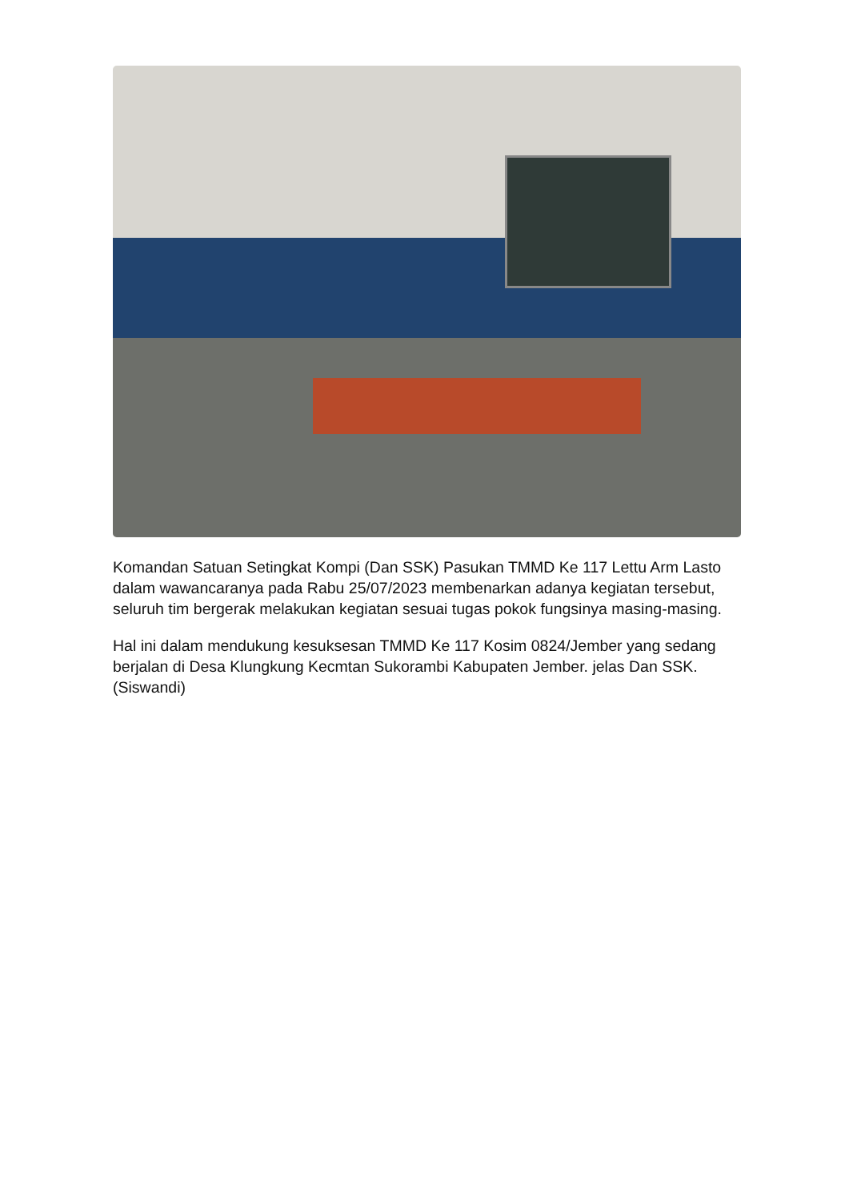Komandan Satuan Setingkat Kompi (Dan SSK) Pasukan TMMD Ke 117 Lettu Arm Lasto dalam wawancaranya pada Rabu 25/07/2023 membenarkan adanya kegiatan tersebut, seluruh tim bergerak melakukan kegiatan sesuai tugas pokok fungsinya masing-masing.
Hal ini dalam mendukung kesuksesan TMMD Ke 117 Kosim 0824/Jember yang sedang berjalan di Desa Klungkung Kecmtan Sukorambi Kabupaten Jember. jelas Dan SSK. (Siswandi)